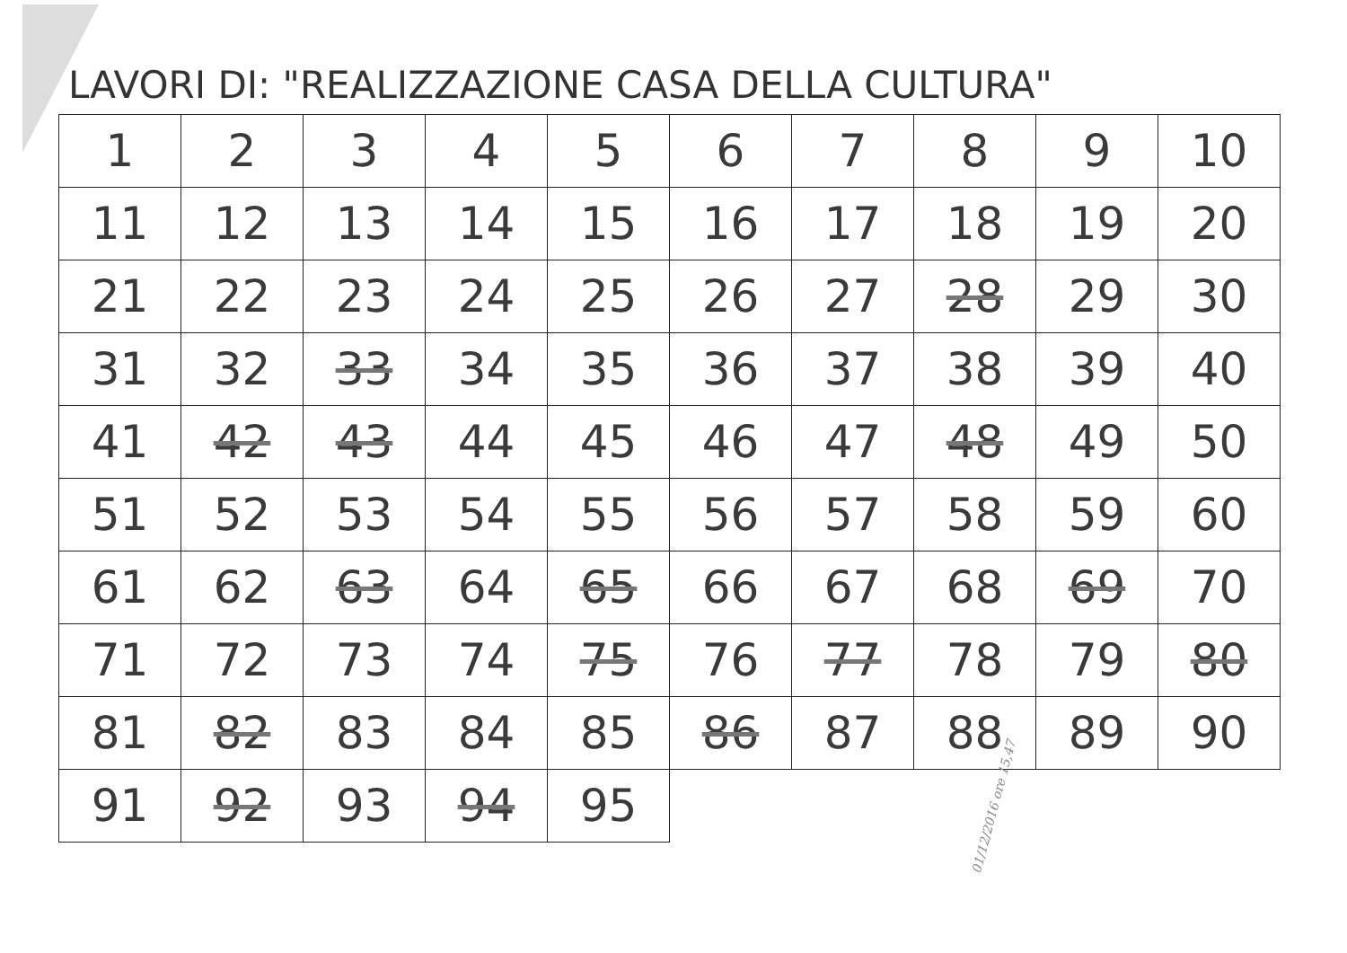LAVORI DI: "REALIZZAZIONE CASA DELLA CULTURA"
| 1 | 2 | 3 | 4 | 5 | 6 | 7 | 8 | 9 | 10 |
| 11 | 12 | 13 | 14 | 15 | 16 | 17 | 18 | 19 | 20 |
| 21 | 22 | 23 | 24 | 25 | 26 | 27 | 28 | 29 | 30 |
| 31 | 32 | 33 | 34 | 35 | 36 | 37 | 38 | 39 | 40 |
| 41 | 42 | 43 | 44 | 45 | 46 | 47 | 48 | 49 | 50 |
| 51 | 52 | 53 | 54 | 55 | 56 | 57 | 58 | 59 | 60 |
| 61 | 62 | 63 | 64 | 65 | 66 | 67 | 68 | 69 | 70 |
| 71 | 72 | 73 | 74 | 75 | 76 | 77 | 78 | 79 | 80 |
| 81 | 82 | 83 | 84 | 85 | 86 | 87 | 88 | 89 | 90 |
| 91 | 92 | 93 | 94 | 95 | | | | | |
01/12/2016 ore 15,47